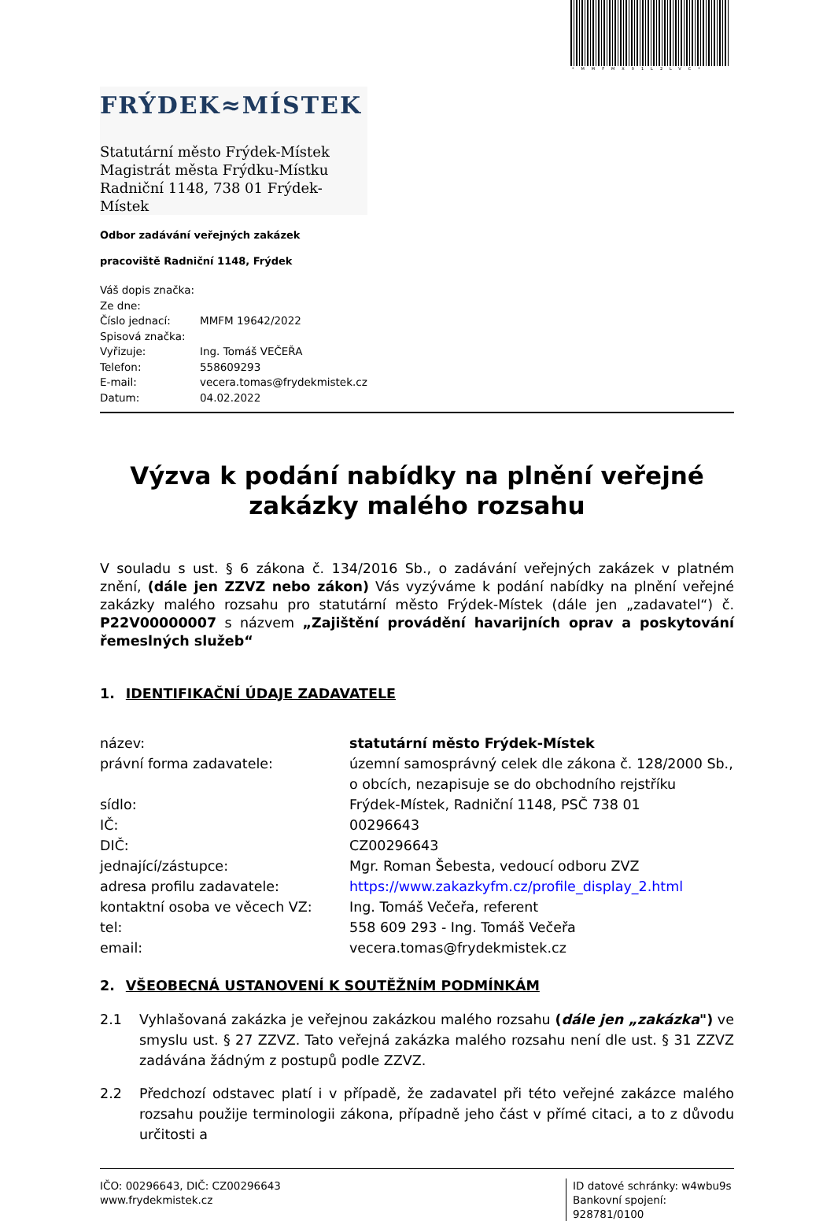*MMFMX01L2LVC*
FRÝDEK≈MÍSTEK
Statutární město Frýdek-Místek
Magistrát města Frýdku-Místku
Radniční 1148, 738 01 Frýdek-Místek
Odbor zadávání veřejných zakázek
pracoviště Radniční 1148, Frýdek
| Váš dopis značka: | |
| Ze dne: | |
| Číslo jednací: | MMFM 19642/2022 |
| Spisová značka: | |
| Vyřizuje: | Ing. Tomáš VEČEŘA |
| Telefon: | 558609293 |
| E-mail: | vecera.tomas@frydekmistek.cz |
| Datum: | 04.02.2022 |
Výzva k podání nabídky na plnění veřejné zakázky malého rozsahu
V souladu s ust. § 6 zákona č. 134/2016 Sb., o zadávání veřejných zakázek v platném znění, (dále jen ZZVZ nebo zákon) Vás vyzýváme k podání nabídky na plnění veřejné zakázky malého rozsahu pro statutární město Frýdek-Místek (dále jen „zadavatel“) č. P22V00000007 s názvem „Zajištění provádění havarijních oprav a poskytování řemeslných služeb“
1. IDENTIFIKAČNÍ ÚDAJE ZADAVATELE
| název: | statutární město Frýdek-Místek |
| právní forma zadavatele: | územní samosprávný celek dle zákona č. 128/2000 Sb., o obcích, nezapisuje se do obchodního rejstříku |
| sídlo: | Frýdek-Místek, Radniční 1148, PSČ 738 01 |
| IČ: | 00296643 |
| DIČ: | CZ00296643 |
| jednající/zástupce: | Mgr. Roman Šebesta, vedoucí odboru ZVZ |
| adresa profilu zadavatele: | https://www.zakazkyfm.cz/profile_display_2.html |
| kontaktní osoba ve věcech VZ: | Ing. Tomáš Večeřa, referent |
| tel: | 558 609 293 - Ing. Tomáš Večeřa |
| email: | vecera.tomas@frydekmistek.cz |
2. VŠEOBECNÁ USTANOVENÍ K SOUTĚŽNÍM PODMÍNKÁM
2.1 Vyhlašovaná zakázka je veřejnou zakázkou malého rozsahu (dále jen „zakázka") ve smyslu ust. § 27 ZZVZ. Tato veřejná zakázka malého rozsahu není dle ust. § 31 ZZVZ zadávána žádným z postupů podle ZZVZ.
2.2 Předchozí odstavec platí i v případě, že zadavatel při této veřejné zakázce malého rozsahu použije terminologii zákona, případně jeho část v přímé citaci, a to z důvodu určitosti a
IČO: 00296643, DIČ: CZ00296643
www.frydekmistek.cz
ID datové schránky: w4wbu9s
Bankovní spojení: 928781/0100